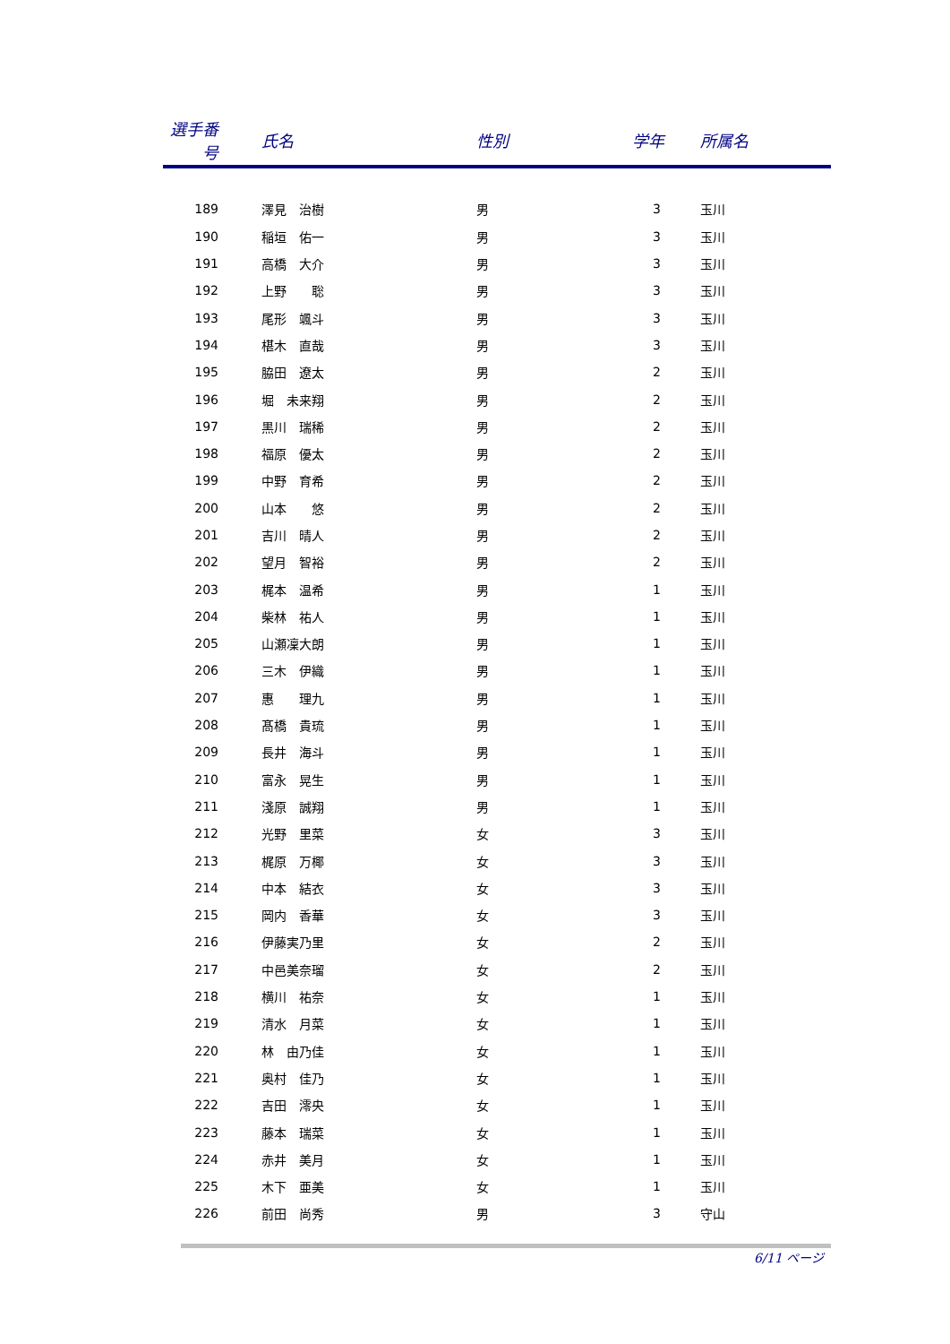| 選手番号 | 氏名 | 性別 | 学年 | 所属名 |
| --- | --- | --- | --- | --- |
| 189 | 澤見 治樹 | 男 | 3 | 玉川 |
| 190 | 稲垣 佑一 | 男 | 3 | 玉川 |
| 191 | 高橋 大介 | 男 | 3 | 玉川 |
| 192 | 上野 聡 | 男 | 3 | 玉川 |
| 193 | 尾形 颯斗 | 男 | 3 | 玉川 |
| 194 | 椹木 直哉 | 男 | 3 | 玉川 |
| 195 | 脇田 遼太 | 男 | 2 | 玉川 |
| 196 | 堀 未来翔 | 男 | 2 | 玉川 |
| 197 | 黒川 瑞稀 | 男 | 2 | 玉川 |
| 198 | 福原 優太 | 男 | 2 | 玉川 |
| 199 | 中野 育希 | 男 | 2 | 玉川 |
| 200 | 山本 悠 | 男 | 2 | 玉川 |
| 201 | 吉川 晴人 | 男 | 2 | 玉川 |
| 202 | 望月 智裕 | 男 | 2 | 玉川 |
| 203 | 梶本 温希 | 男 | 1 | 玉川 |
| 204 | 柴林 祐人 | 男 | 1 | 玉川 |
| 205 | 山瀬凜大朗 | 男 | 1 | 玉川 |
| 206 | 三木 伊織 | 男 | 1 | 玉川 |
| 207 | 惠 理九 | 男 | 1 | 玉川 |
| 208 | 髙橋 貴琉 | 男 | 1 | 玉川 |
| 209 | 長井 海斗 | 男 | 1 | 玉川 |
| 210 | 富永 晃生 | 男 | 1 | 玉川 |
| 211 | 淺原 誠翔 | 男 | 1 | 玉川 |
| 212 | 光野 里菜 | 女 | 3 | 玉川 |
| 213 | 梶原 万椰 | 女 | 3 | 玉川 |
| 214 | 中本 結衣 | 女 | 3 | 玉川 |
| 215 | 岡内 香華 | 女 | 3 | 玉川 |
| 216 | 伊藤実乃里 | 女 | 2 | 玉川 |
| 217 | 中邑美奈瑠 | 女 | 2 | 玉川 |
| 218 | 横川 祐奈 | 女 | 1 | 玉川 |
| 219 | 清水 月菜 | 女 | 1 | 玉川 |
| 220 | 林 由乃佳 | 女 | 1 | 玉川 |
| 221 | 奥村 佳乃 | 女 | 1 | 玉川 |
| 222 | 吉田 澪央 | 女 | 1 | 玉川 |
| 223 | 藤本 瑞菜 | 女 | 1 | 玉川 |
| 224 | 赤井 美月 | 女 | 1 | 玉川 |
| 225 | 木下 亜美 | 女 | 1 | 玉川 |
| 226 | 前田 尚秀 | 男 | 3 | 守山 |
6/11 ページ